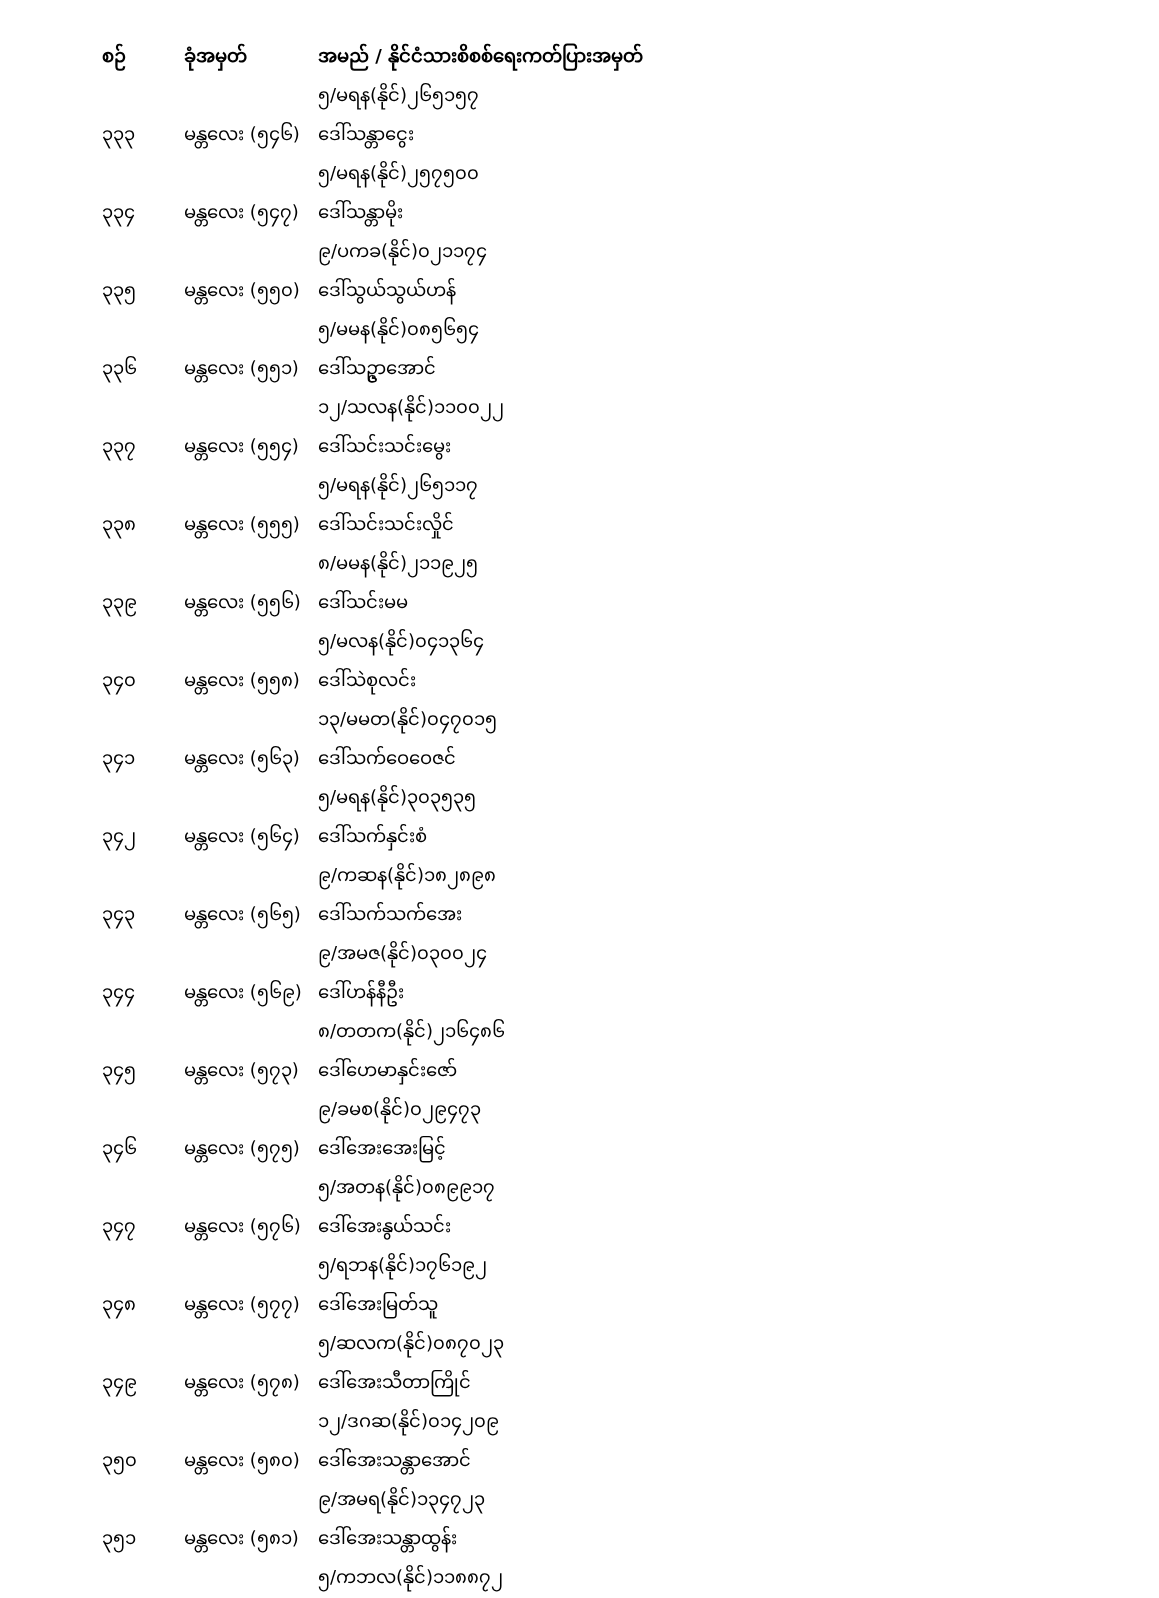| စဉ် | ခုံအမှတ် | အမည် / နိုင်ငံသားစိစစ်ရေးကတ်ပြားအမှတ် |
| --- | --- | --- |
| | | ၅/မရန(နိုင်)၂၆၅၁၅၇ |
| ၃၃၃ | မန္တလေး (၅၄၆) | ဒေါ်သန္တာငွေး |
| | | ၅/မရန(နိုင်)၂၅၇၅၀၀ |
| ၃၃၄ | မန္တလေး (၅၄၇) | ဒေါ်သန္တာမိုး |
| | | ၉/ပကခ(နိုင်)၀၂၁၁၇၄ |
| ၃၃၅ | မန္တလေး (၅၅၀) | ဒေါ်သွယ်သွယ်ဟန် |
| | | ၅/မမန(နိုင်)၀၈၅၆၅၄ |
| ၃၃၆ | မန္တလေး (၅၅၁) | ဒေါ်သဥ္ဇာအောင် |
| | | ၁၂/သလန(နိုင်)၁၁၀၀၂၂ |
| ၃၃၇ | မန္တလေး (၅၅၄) | ဒေါ်သင်းသင်းမွေး |
| | | ၅/မရန(နိုင်)၂၆၅၁၁၇ |
| ၃၃၈ | မန္တလေး (၅၅၅) | ဒေါ်သင်းသင်းလှိုင် |
| | | ၈/မမန(နိုင်)၂၁၁၉၂၅ |
| ၃၃၉ | မန္တလေး (၅၅၆) | ဒေါ်သင်းမမ |
| | | ၅/မလန(နိုင်)၀၄၁၃၆၄ |
| ၃၄၀ | မန္တလေး (၅၅၈) | ဒေါ်သဲစုလင်း |
| | | ၁၃/မမတ(နိုင်)၀၄၇၀၁၅ |
| ၃၄၁ | မန္တလေး (၅၆၃) | ဒေါ်သက်ဝေဝေဇင် |
| | | ၅/မရန(နိုင်)၃၀၃၅၃၅ |
| ၃၄၂ | မန္တလေး (၅၆၄) | ဒေါ်သက်နှင်းစံ |
| | | ၉/ကဆန(နိုင်)၁၈၂၈၉၈ |
| ၃၄၃ | မန္တလေး (၅၆၅) | ဒေါ်သက်သက်အေး |
| | | ၉/အမဇ(နိုင်)၀၃၀၀၂၄ |
| ၃၄၄ | မန္တလေး (၅၆၉) | ဒေါ်ဟန်နီဦး |
| | | ၈/တတက(နိုင်)၂၁၆၄၈၆ |
| ၃၄၅ | မန္တလေး (၅၇၃) | ဒေါ်ဟေမာနှင်းဇော် |
| | | ၉/ခမစ(နိုင်)၀၂၉၄၇၃ |
| ၃၄၆ | မန္တလေး (၅၇၅) | ဒေါ်အေးအေးမြင့် |
| | | ၅/အတန(နိုင်)၀၈၉၉၁၇ |
| ၃၄၇ | မန္တလေး (၅၇၆) | ဒေါ်အေးနွယ်သင်း |
| | | ၅/ရဘန(နိုင်)၁၇၆၁၉၂ |
| ၃၄၈ | မန္တလေး (၅၇၇) | ဒေါ်အေးမြတ်သူ |
| | | ၅/ဆလက(နိုင်)၀၈၇၀၂၃ |
| ၃၄၉ | မန္တလေး (၅၇၈) | ဒေါ်အေးသီတာကြိုင် |
| | | ၁၂/ဒဂဆ(နိုင်)၀၁၄၂၀၉ |
| ၃၅၀ | မန္တလေး (၅၈၀) | ဒေါ်အေးသန္တာအောင် |
| | | ၉/အမရ(နိုင်)၁၃၄၇၂၃ |
| ၃၅၁ | မန္တလေး (၅၈၁) | ဒေါ်အေးသန္တာထွန်း |
| | | ၅/ကဘလ(နိုင်)၁၁၈၈၇၂ |